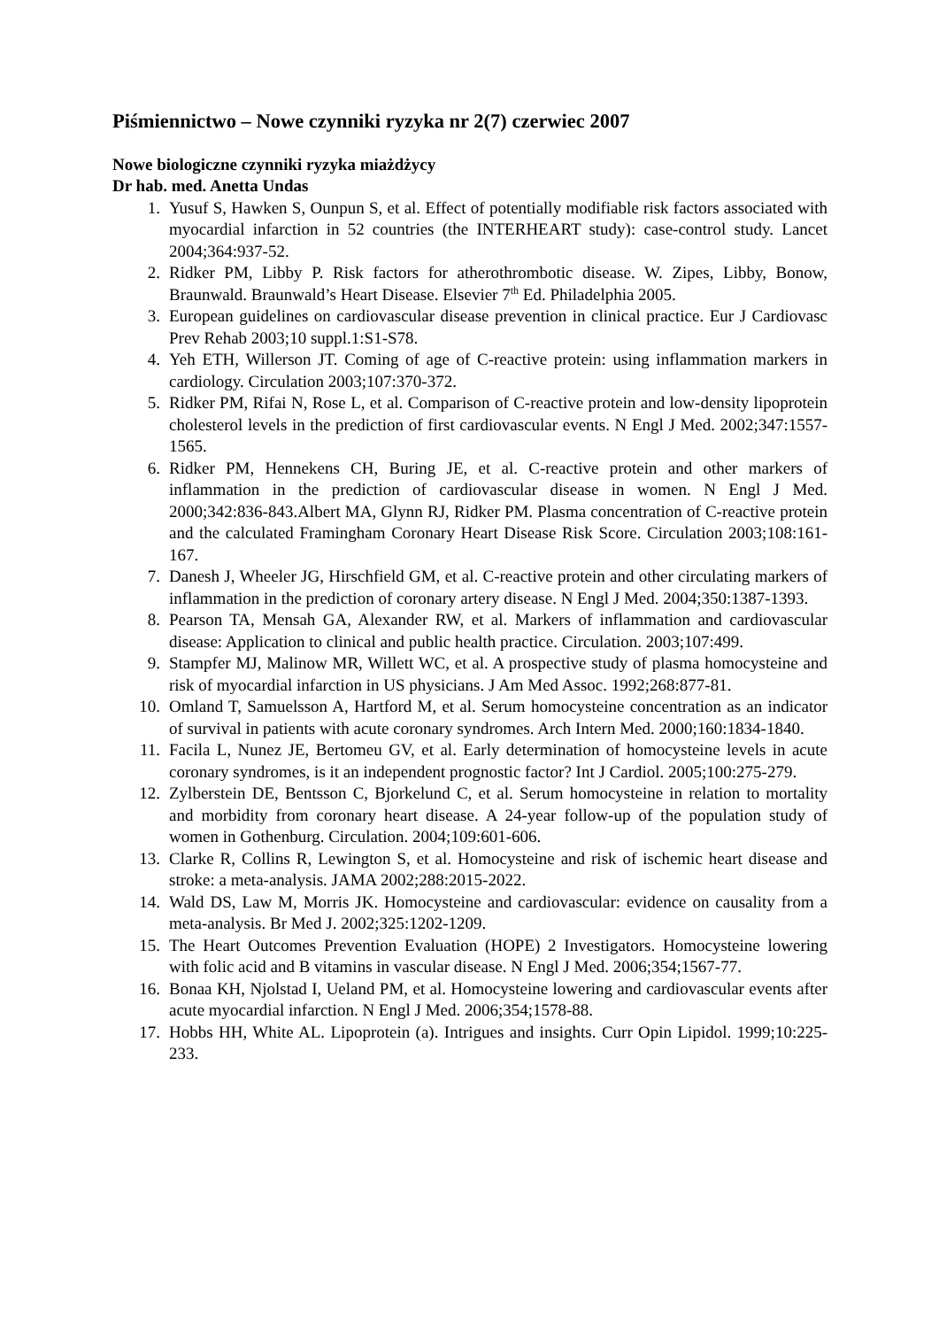Piśmiennictwo – Nowe czynniki ryzyka nr 2(7) czerwiec 2007
Nowe biologiczne czynniki ryzyka miażdżycy
Dr hab. med. Anetta Undas
1. Yusuf S, Hawken S, Ounpun S, et al. Effect of potentially modifiable risk factors associated with myocardial infarction in 52 countries (the INTERHEART study): case-control study. Lancet 2004;364:937-52.
2. Ridker PM, Libby P. Risk factors for atherothrombotic disease. W. Zipes, Libby, Bonow, Braunwald. Braunwald’s Heart Disease. Elsevier 7<sup>th</sup> Ed. Philadelphia 2005.
3. European guidelines on cardiovascular disease prevention in clinical practice. Eur J Cardiovasc Prev Rehab 2003;10 suppl.1:S1-S78.
4. Yeh ETH, Willerson JT. Coming of age of C-reactive protein: using inflammation markers in cardiology. Circulation 2003;107:370-372.
5. Ridker PM, Rifai N, Rose L, et al. Comparison of C-reactive protein and low-density lipoprotein cholesterol levels in the prediction of first cardiovascular events. N Engl J Med. 2002;347:1557-1565.
6. Ridker PM, Hennekens CH, Buring JE, et al. C-reactive protein and other markers of inflammation in the prediction of cardiovascular disease in women. N Engl J Med. 2000;342:836-843.Albert MA, Glynn RJ, Ridker PM. Plasma concentration of C-reactive protein and the calculated Framingham Coronary Heart Disease Risk Score. Circulation 2003;108:161-167.
7. Danesh J, Wheeler JG, Hirschfield GM, et al. C-reactive protein and other circulating markers of inflammation in the prediction of coronary artery disease. N Engl J Med. 2004;350:1387-1393.
8. Pearson TA, Mensah GA, Alexander RW, et al. Markers of inflammation and cardiovascular disease: Application to clinical and public health practice. Circulation. 2003;107:499.
9. Stampfer MJ, Malinow MR, Willett WC, et al. A prospective study of plasma homocysteine and risk of myocardial infarction in US physicians. J Am Med Assoc. 1992;268:877-81.
10. Omland T, Samuelsson A, Hartford M, et al. Serum homocysteine concentration as an indicator of survival in patients with acute coronary syndromes. Arch Intern Med. 2000;160:1834-1840.
11. Facila L, Nunez JE, Bertomeu GV, et al. Early determination of homocysteine levels in acute coronary syndromes, is it an independent prognostic factor? Int J Cardiol. 2005;100:275-279.
12. Zylberstein DE, Bentsson C, Bjorkelund C, et al. Serum homocysteine in relation to mortality and morbidity from coronary heart disease. A 24-year follow-up of the population study of women in Gothenburg. Circulation. 2004;109:601-606.
13. Clarke R, Collins R, Lewington S, et al. Homocysteine and risk of ischemic heart disease and stroke: a meta-analysis. JAMA 2002;288:2015-2022.
14. Wald DS, Law M, Morris JK. Homocysteine and cardiovascular: evidence on causality from a meta-analysis. Br Med J. 2002;325:1202-1209.
15. The Heart Outcomes Prevention Evaluation (HOPE) 2 Investigators. Homocysteine lowering with folic acid and B vitamins in vascular disease. N Engl J Med. 2006;354;1567-77.
16. Bonaa KH, Njolstad I, Ueland PM, et al. Homocysteine lowering and cardiovascular events after acute myocardial infarction. N Engl J Med. 2006;354;1578-88.
17. Hobbs HH, White AL. Lipoprotein (a). Intrigues and insights. Curr Opin Lipidol. 1999;10:225-233.